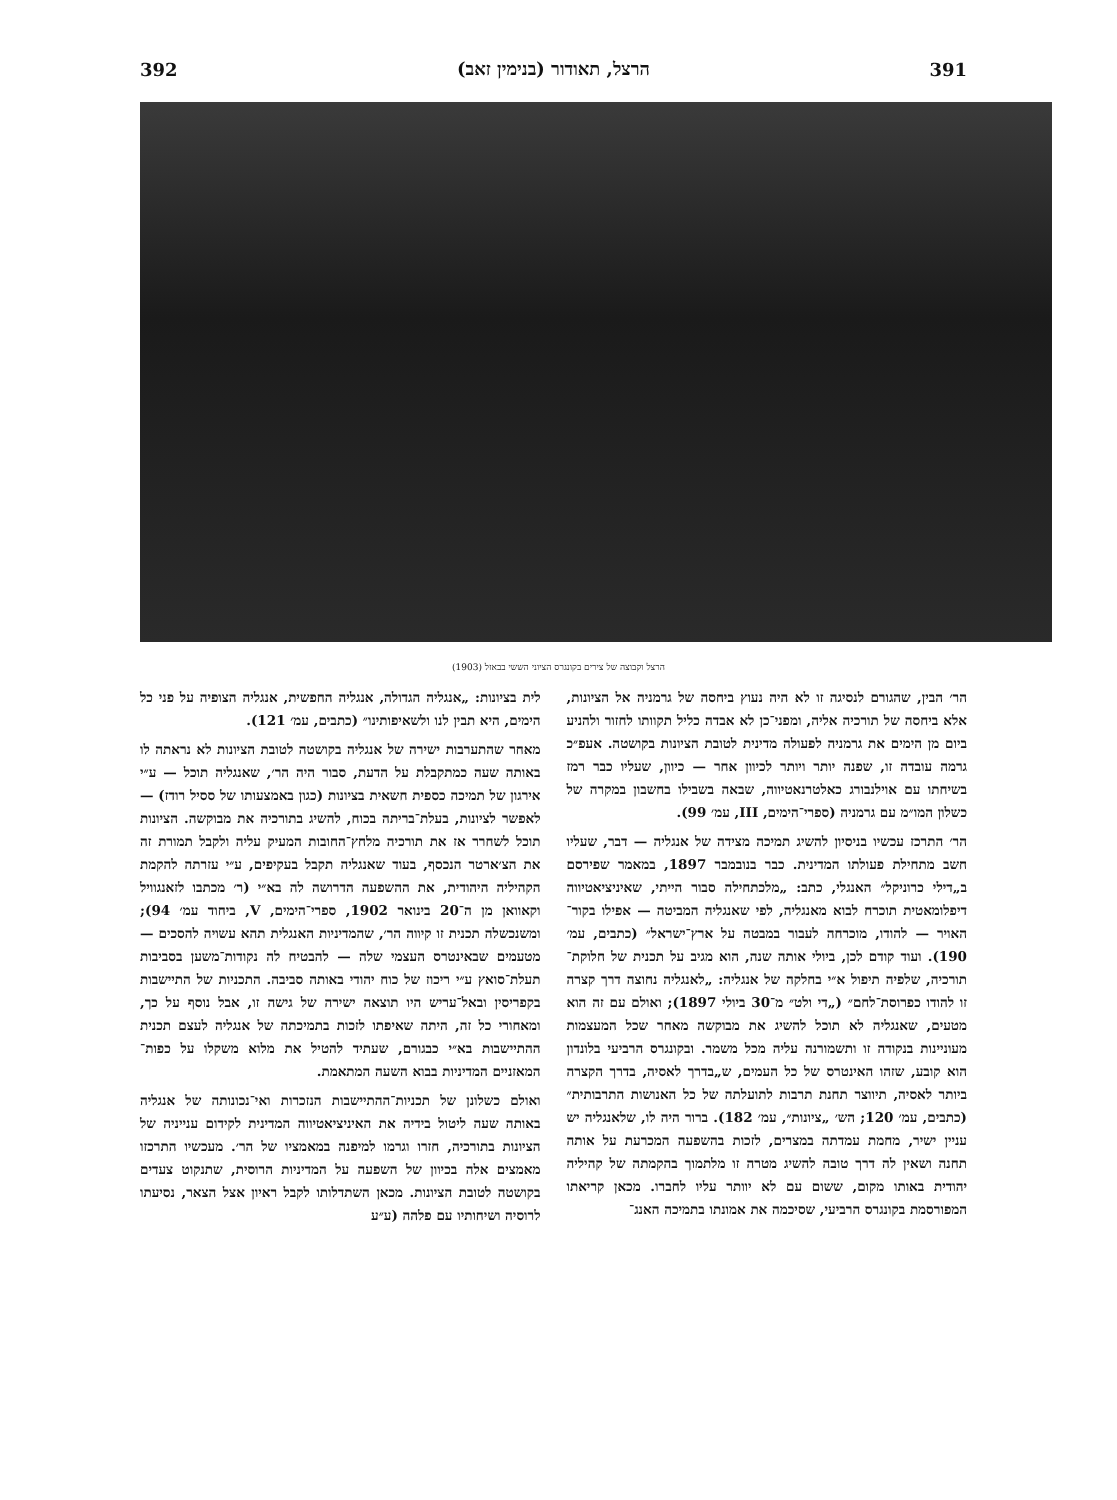392 הרצל, תאודור (בנימין זאב) 391
הרצל וקבוצה של צירים בקונגרס הציוני הששי בבאזל (1903)
הר׳ הבין, שהגורם לנסיגה זו לא היה נעוץ ביחסה של גרמניה אל הציונות, אלא ביחסה של תורכיה אליה, ומפני־כן לא אבדה כליל תקוותו לחזור ולהניע ביום מן הימים את גרמניה לפעולה מדינית לטובת הציונות בקושטה. אעפ״כ גרמה עובדה זו, שפנה יותר ויותר לכיוון אחר — כיוון, שעליו כבר רמז בשיחתו עם אוילנבורג כאלטרנאטיווה, שבאה בשבילו בחשבון במקרה של כשלון המו״מ עם גרמניה (ספרי־הימים, III, עמ׳ 99).
הר׳ התרכז עכשיו בניסיון להשיג תמיכה מצידה של אנגליה — דבר, שעליו חשב מתחילת פעולתו המדינית. כבר בנובמבר 1897, במאמר שפירסם ב„דילי כרוניקל״ האנגלי, כתב: „מלכתחילה סבור הייתי, שאיניציאטיווה דיפלומאטית תוכרח לבוא מאנגליה, לפי שאנגליה המביטה — אפילו בקור־האויר — להודו, מוכרחה לעבור במבטה על ארץ־ישראל״ (כתבים, עמ׳ 190). ועוד קודם לכן, ביולי אותה שנה, הוא מגיב על תכנית של חלוקת־תורכיה, שלפיה תיפול א״י בחלקה של אנגליה: „לאנגליה נחוצה דרך קצרה זו להודו כפרוסת־לחם״ („די ולט״ מ־30 ביולי 1897); ואולם עם זה הוא מטעים, שאנגליה לא תוכל להשיג את מבוקשה מאחר שכל המעצמות מעוניינות בנקודה זו ותשמורנה עליה מכל משמר. ובקונגרס הרביעי בלונדון הוא קובע, שזהו האינטרס של כל העמים, ש„בדרך לאסיה, בדרך הקצרה ביותר לאסיה, תיווצר תחנת תרבות לתועלתה של כל האנושות התרבותית״ (כתבים, עמ׳ 120; הש׳ „ציונות״, עמ׳ 182). ברור היה לו, שלאנגליה יש עניין ישיר, מחמת עמדתה במצרים, לזכות בהשפעה המכרעת על אותה תחנה ושאין לה דרך טובה להשיג מטרה זו מלתמוך בהקמתה של קהיליה יהודית באותו מקום, ששום עם לא יוותר עליו לחברו. מכאן קריאתו המפורסמת בקונגרס הרביעי, שסיכמה את אמונתו בתמיכה האנג־
לית בציונות: „אנגליה הגדולה, אנגליה החפשית, אנגליה הצופיה על פני כל הימים, היא תבין לנו ולשאיפותינו״ (כתבים, עמ׳ 121).
מאחר שהתערבות ישירה של אנגליה בקושטה לטובת הציונות לא נראתה לו באותה שעה כמתקבלת על הדעת, סבור היה הר׳, שאנגליה תוכל — ע״י אירגון של תמיכה כספית חשאית בציונות (כגון באמצעותו של ססיל רודז) — לאפשר לציונות, בעלת־בריתה בכוח, להשיג בתורכיה את מבוקשה. הציונות תוכל לשחרר אז את תורכיה מלחץ־החובות המעיק עליה ולקבל תמורת זה את הצ׳ארטר הנכסף, בעוד שאנגליה תקבל בעקיפים, ע״י עזרתה להקמת הקהיליה היהודית, את ההשפעה הדרושה לה בא״י (ר׳ מכתבו לזאנגוויל וקאוואן מן ה־20 בינואר 1902, ספרי־הימים, V, ביחוד עמ׳ 94); ומשנכשלה תכנית זו קיווה הר׳, שהמדיניות האנגלית תהא עשויה להסכים — מטעמים שבאינטרס העצמי שלה — להבטיח לה נקודות־משען בסביבות תעלת־סואץ ע״י ריכוז של כוח יהודי באותה סביבה. התכניות של התיישבות בקפריסין ובאל־עריש היו תוצאה ישירה של גישה זו, אבל נוסף על כך, ומאחורי כל זה, היתה שאיפתו לזכות בתמיכתה של אנגליה לעצם תכנית ההתיישבות בא״י כבגורם, שעתיד להטיל את מלוא משקלו על כפות־המאזניים המדיניות בבוא השעה המתאמת.
ואולם כשלונן של תכניות־ההתיישבות הנזכרות ואי־נכונותה של אנגליה באותה שעה ליטול בידיה את האיניציאטיווה המדינית לקידום ענייניה של הציונות בתורכיה, חזרו וגרמו למיפנה במאמציו של הר׳. מעכשיו התרכזו מאמצים אלה בכיוון של השפעה על המדיניות הרוסית, שתנקוט צעדים בקושטה לטובת הציונות. מכאן השתדלותו לקבל ראיון אצל הצאר, נסיעתו לרוסיה ושיחותיו עם פלהה (ע״ע